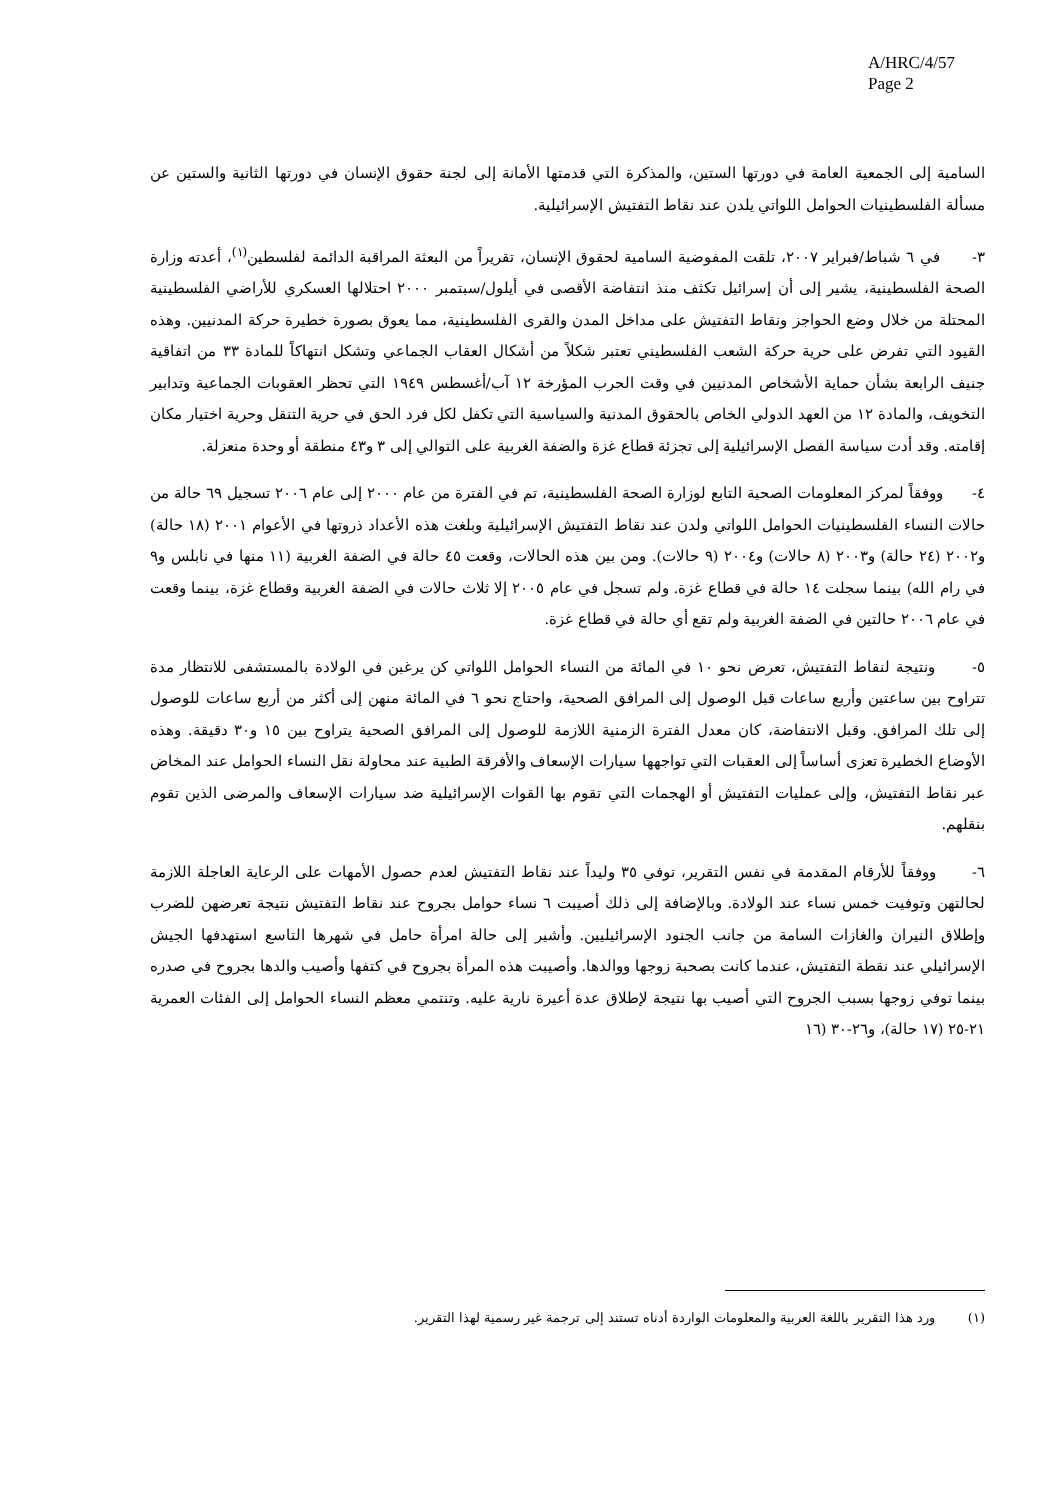A/HRC/4/57
Page 2
السامية إلى الجمعية العامة في دورتها الستين، والمذكرة التي قدمتها الأمانة إلى لجنة حقوق الإنسان في دورتها الثانية والستين عن مسألة الفلسطينيات الحوامل اللواتي يلدن عند نقاط التفتيش الإسرائيلية.
٣- في ٦ شباط/فبراير ٢٠٠٧، تلقت المفوضية السامية لحقوق الإنسان، تقريراً من البعثة المراقبة الدائمة لفلسطين<sup>(١)</sup>، أعدته وزارة الصحة الفلسطينية، يشير إلى أن إسرائيل تكثف منذ انتفاضة الأقصى في أيلول/سبتمبر ٢٠٠٠ احتلالها العسكري للأراضي الفلسطينية المحتلة من خلال وضع الحواجز ونقاط التفتيش على مداخل المدن والقرى الفلسطينية، مما يعوق بصورة خطيرة حركة المدنيين. وهذه القيود التي تفرض على حرية حركة الشعب الفلسطيني تعتبر شكلاً من أشكال العقاب الجماعي وتشكل انتهاكاً للمادة ٣٣ من اتفاقية جنيف الرابعة بشأن حماية الأشخاص المدنيين في وقت الحرب المؤرخة ١٢ آب/أغسطس ١٩٤٩ التي تحظر العقوبات الجماعية وتدابير التخويف، والمادة ١٢ من العهد الدولي الخاص بالحقوق المدنية والسياسية التي تكفل لكل فرد الحق في حرية التنقل وحرية اختيار مكان إقامته. وقد أدت سياسة الفصل الإسرائيلية إلى تجزئة قطاع غزة والضفة الغربية على التوالي إلى ٣ و٤٣ منطقة أو وحدة منعزلة.
٤- ووفقاً لمركز المعلومات الصحية التابع لوزارة الصحة الفلسطينية، تم في الفترة من عام ٢٠٠٠ إلى عام ٢٠٠٦ تسجيل ٦٩ حالة من حالات النساء الفلسطينيات الحوامل اللواتي ولدن عند نقاط التفتيش الإسرائيلية وبلغت هذه الأعداد ذروتها في الأعوام ٢٠٠١ (١٨ حالة) و٢٠٠٢ (٢٤ حالة) و٢٠٠٣ (٨ حالات) و٢٠٠٤ (٩ حالات). ومن بين هذه الحالات، وقعت ٤٥ حالة في الضفة الغربية (١١ منها في نابلس و٩ في رام الله) بينما سجلت ١٤ حالة في قطاع غزة. ولم تسجل في عام ٢٠٠٥ إلا ثلاث حالات في الضفة الغربية وقطاع غزة، بينما وقعت في عام ٢٠٠٦ حالتين في الضفة الغربية ولم تقع أي حالة في قطاع غزة.
٥- ونتيجة لنقاط التفتيش، تعرض نحو ١٠ في المائة من النساء الحوامل اللواتي كن يرغبن في الولادة بالمستشفى للانتظار مدة تتراوح بين ساعتين وأربع ساعات قبل الوصول إلى المرافق الصحية، واحتاج نحو ٦ في المائة منهن إلى أكثر من أربع ساعات للوصول إلى تلك المرافق. وقبل الانتفاضة، كان معدل الفترة الزمنية اللازمة للوصول إلى المرافق الصحية يتراوح بين ١٥ و٣٠ دقيقة. وهذه الأوضاع الخطيرة تعزى أساساً إلى العقبات التي تواجهها سيارات الإسعاف والأفرقة الطبية عند محاولة نقل النساء الحوامل عند المخاض عبر نقاط التفتيش، وإلى عمليات التفتيش أو الهجمات التي تقوم بها القوات الإسرائيلية ضد سيارات الإسعاف والمرضى الذين تقوم بنقلهم.
٦- ووفقاً للأرقام المقدمة في نفس التقرير، توفي ٣٥ وليداً عند نقاط التفتيش لعدم حصول الأمهات على الرعاية العاجلة اللازمة لحالتهن وتوفيت خمس نساء عند الولادة. وبالإضافة إلى ذلك أصيبت ٦ نساء حوامل بجروح عند نقاط التفتيش نتيجة تعرضهن للضرب وإطلاق النيران والغازات السامة من جانب الجنود الإسرائيليين. وأشير إلى حالة امرأة حامل في شهرها التاسع استهدفها الجيش الإسرائيلي عند نقطة التفتيش، عندما كانت بصحبة زوجها ووالدها. وأصيبت هذه المرأة بجروح في كتفها وأصيب والدها بجروح في صدره بينما توفي زوجها بسبب الجروح التي أصيب بها نتيجة لإطلاق عدة أعيرة نارية عليه. وتنتمي معظم النساء الحوامل إلى الفئات العمرية ٢١-٢٥ (١٧ حالة)، و٢٦-٣٠ (١٦
(١) ورد هذا التقرير باللغة العربية والمعلومات الواردة أدناه تستند إلى ترجمة غير رسمية لهذا التقرير.